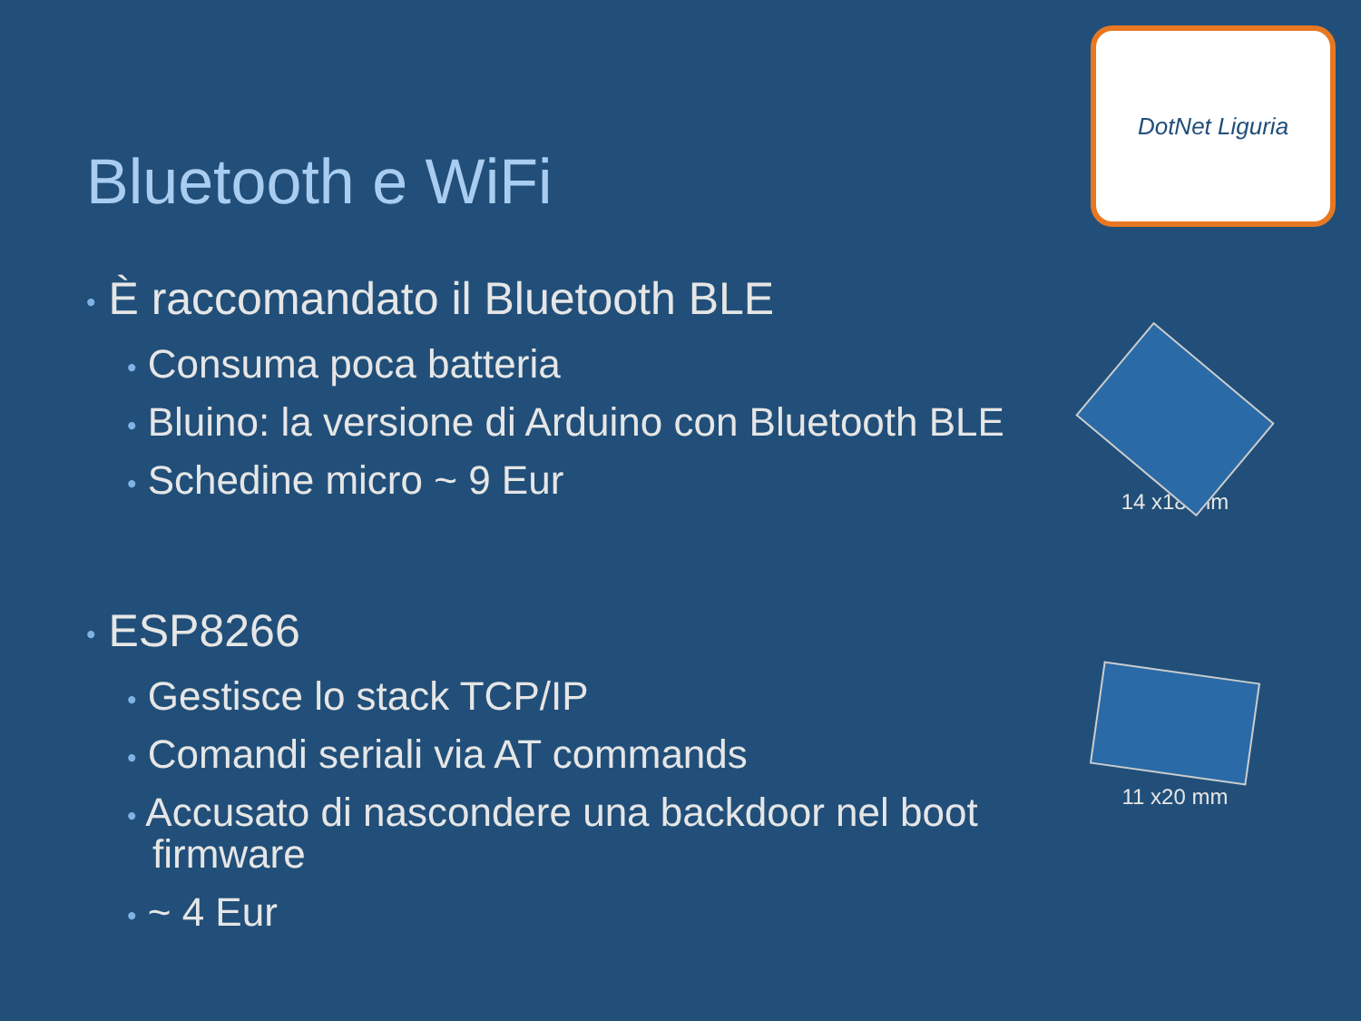DotNet Liguria
Bluetooth e WiFi
• È raccomandato il Bluetooth BLE
• Consuma poca batteria
• Bluino: la versione di Arduino con Bluetooth BLE
• Schedine micro ~ 9 Eur
• ESP8266
• Gestisce lo stack TCP/IP
• Comandi seriali via AT commands
• Accusato di nascondere una backdoor nel boot firmware
• ~ 4 Eur
14 x18 mm
11 x20 mm